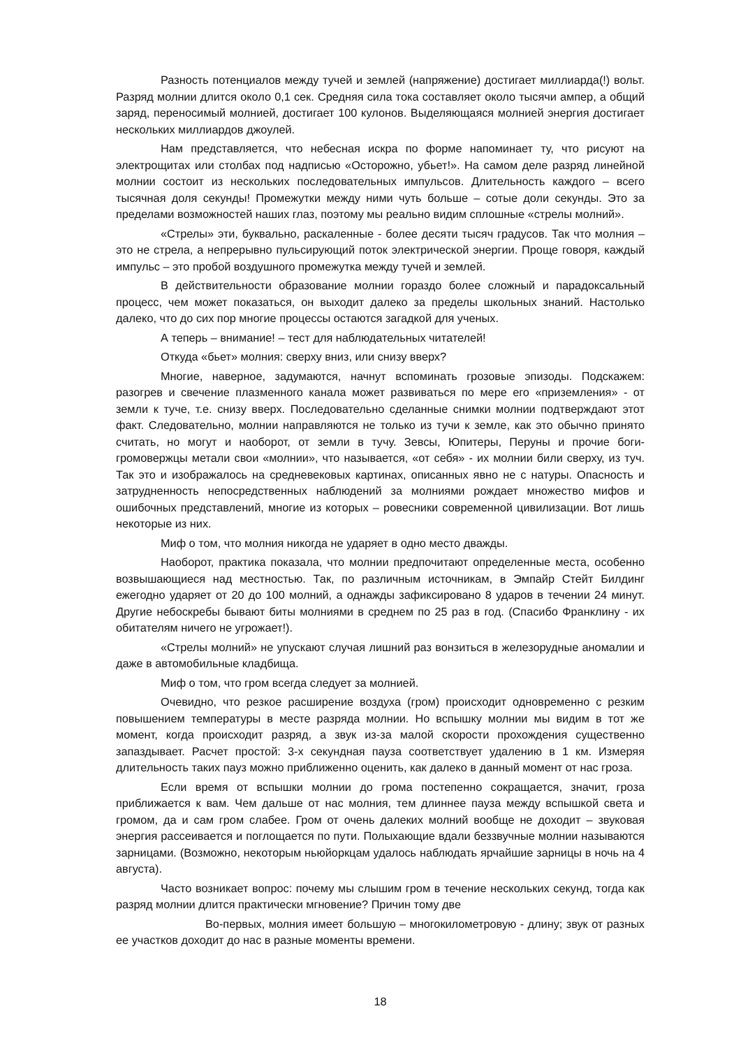Разность потенциалов между тучей и землей (напряжение) достигает миллиарда(!) вольт. Разряд молнии длится около 0,1 сек. Средняя сила тока составляет около тысячи ампер, а общий заряд, переносимый молнией, достигает 100 кулонов. Выделяющаяся молнией энергия достигает нескольких миллиардов джоулей.
Нам представляется, что небесная искра по форме напоминает ту, что рисуют на электрощитах или столбах под надписью «Осторожно, убьет!». На самом деле разряд линейной молнии состоит из нескольких последовательных импульсов. Длительность каждого – всего тысячная доля секунды! Промежутки между ними чуть больше – сотые доли секунды. Это за пределами возможностей наших глаз, поэтому мы реально видим сплошные «стрелы молний».
«Стрелы» эти, буквально, раскаленные - более десяти тысяч градусов. Так что молния – это не стрела, а непрерывно пульсирующий поток электрической энергии. Проще говоря, каждый импульс – это пробой воздушного промежутка между тучей и землей.
В действительности образование молнии гораздо более сложный и парадоксальный процесс, чем может показаться, он выходит далеко за пределы школьных знаний. Настолько далеко, что до сих пор многие процессы остаются загадкой для ученых.
А теперь – внимание! – тест для наблюдательных читателей!
Откуда «бьет» молния: сверху вниз, или снизу вверх?
Многие, наверное, задумаются, начнут вспоминать грозовые эпизоды. Подскажем: разогрев и свечение плазменного канала может развиваться по мере его «приземления» - от земли к туче, т.е. снизу вверх. Последовательно сделанные снимки молнии подтверждают этот факт. Следовательно, молнии направляются не только из тучи к земле, как это обычно принято считать, но могут и наоборот, от земли в тучу. Зевсы, Юпитеры, Перуны и прочие боги-громовержцы метали свои «молнии», что называется, «от себя» - их молнии били сверху, из туч. Так это и изображалось на средневековых картинах, описанных явно не с натуры. Опасность и затрудненность непосредственных наблюдений за молниями рождает множество мифов и ошибочных представлений, многие из которых – ровесники современной цивилизации. Вот лишь некоторые из них.
Миф о том, что молния никогда не ударяет в одно место дважды.
Наоборот, практика показала, что молнии предпочитают определенные места, особенно возвышающиеся над местностью. Так, по различным источникам, в Эмпайр Стейт Билдинг ежегодно ударяет от 20 до 100 молний, а однажды зафиксировано 8 ударов в течении 24 минут. Другие небоскребы бывают биты молниями в среднем по 25 раз в год. (Спасибо Франклину - их обитателям ничего не угрожает!).
«Стрелы молний» не упускают случая лишний раз вонзиться в железорудные аномалии и даже в автомобильные кладбища.
Миф о том, что гром всегда следует за молнией.
Очевидно, что резкое расширение воздуха (гром) происходит одновременно с резким повышением температуры в месте разряда молнии. Но вспышку молнии мы видим в тот же момент, когда происходит разряд, а звук из-за малой скорости прохождения существенно запаздывает. Расчет простой: 3-х секундная пауза соответствует удалению в 1 км. Измеряя длительность таких пауз можно приближенно оценить, как далеко в данный момент от нас гроза.
Если время от вспышки молнии до грома постепенно сокращается, значит, гроза приближается к вам. Чем дальше от нас молния, тем длиннее пауза между вспышкой света и громом, да и сам гром слабее. Гром от очень далеких молний вообще не доходит – звуковая энергия рассеивается и поглощается по пути. Полыхающие вдали беззвучные молнии называются зарницами. (Возможно, некоторым ньюйоркцам удалось наблюдать ярчайшие зарницы в ночь на 4 августа).
Часто возникает вопрос: почему мы слышим гром в течение нескольких секунд, тогда как разряд молнии длится практически мгновение? Причин тому две
Во-первых, молния имеет большую – многокилометровую - длину; звук от разных ее участков доходит до нас в разные моменты времени.
18